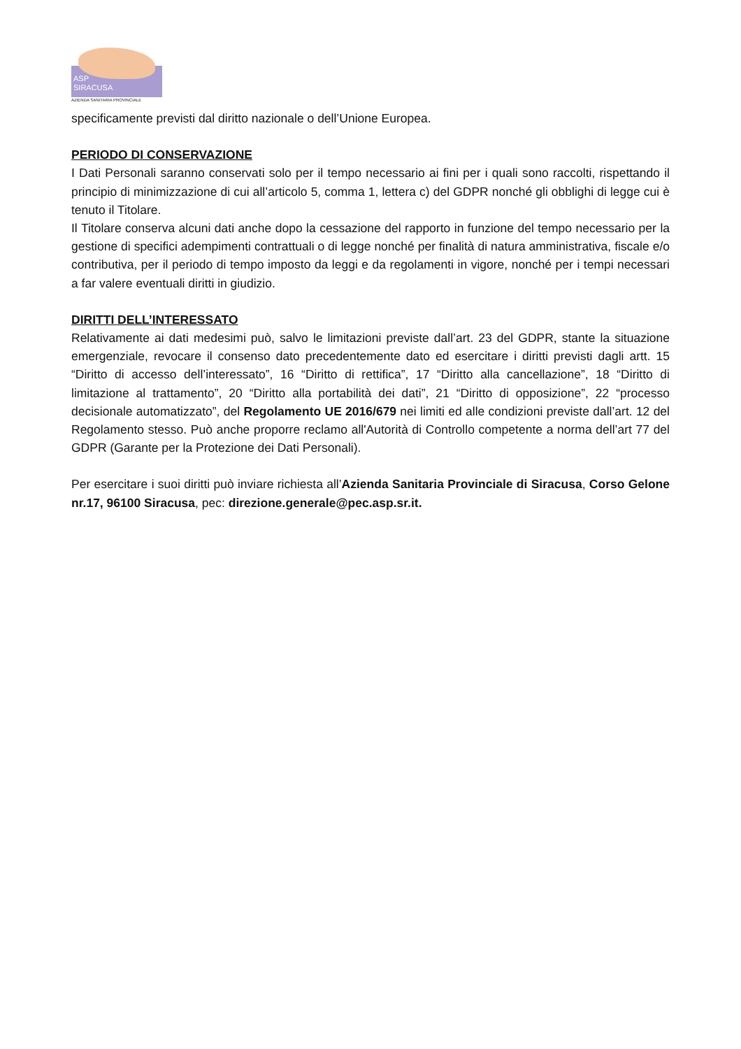ASP
SIRACUSA
AZIENDA SANITARIA PROVINCIALE
specificamente previsti dal diritto nazionale o dell’Unione Europea.
PERIODO DI CONSERVAZIONE
I Dati Personali saranno conservati solo per il tempo necessario ai fini per i quali sono raccolti, rispettando il principio di minimizzazione di cui all’articolo 5, comma 1, lettera c) del GDPR nonché gli obblighi di legge cui è tenuto il Titolare.
Il Titolare conserva alcuni dati anche dopo la cessazione del rapporto in funzione del tempo necessario per la gestione di specifici adempimenti contrattuali o di legge nonché per finalità di natura amministrativa, fiscale e/o contributiva, per il periodo di tempo imposto da leggi e da regolamenti in vigore, nonché per i tempi necessari a far valere eventuali diritti in giudizio.
DIRITTI DELL’INTERESSATO
Relativamente ai dati medesimi può, salvo le limitazioni previste dall’art. 23 del GDPR, stante la situazione emergenziale, revocare il consenso dato precedentemente dato ed esercitare i diritti previsti dagli artt. 15 “Diritto di accesso dell’interessato”, 16 “Diritto di rettifica”, 17 “Diritto alla cancellazione”, 18 “Diritto di limitazione al trattamento”, 20 “Diritto alla portabilità dei dati”, 21 “Diritto di opposizione”, 22 “processo decisionale automatizzato”, del Regolamento UE 2016/679 nei limiti ed alle condizioni previste dall’art. 12 del Regolamento stesso. Può anche proporre reclamo all'Autorità di Controllo competente a norma dell’art 77 del GDPR (Garante per la Protezione dei Dati Personali).
Per esercitare i suoi diritti può inviare richiesta all’Azienda Sanitaria Provinciale di Siracusa, Corso Gelone nr.17, 96100 Siracusa, pec: direzione.generale@pec.asp.sr.it.